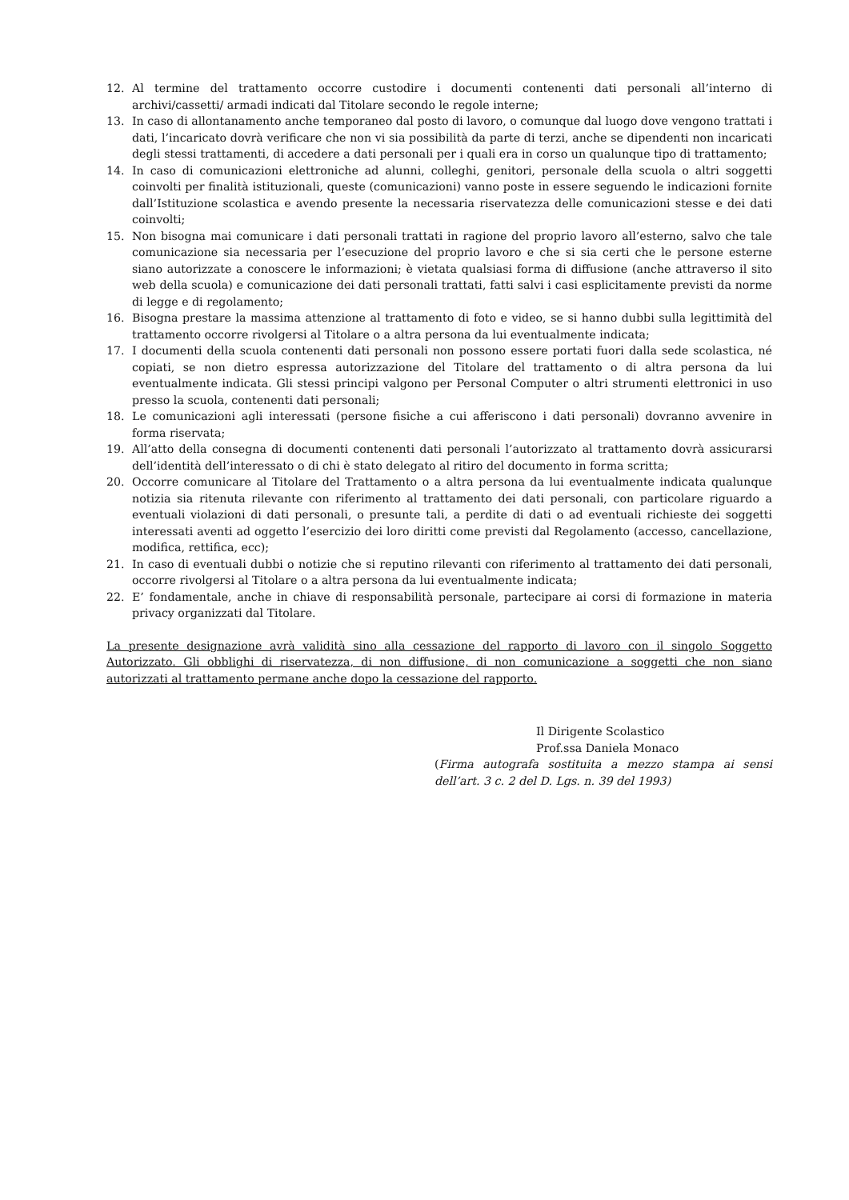12. Al termine del trattamento occorre custodire i documenti contenenti dati personali all’interno di archivi/cassetti/ armadi indicati dal Titolare secondo le regole interne;
13. In caso di allontanamento anche temporaneo dal posto di lavoro, o comunque dal luogo dove vengono trattati i dati, l’incaricato dovrà verificare che non vi sia possibilità da parte di terzi, anche se dipendenti non incaricati degli stessi trattamenti, di accedere a dati personali per i quali era in corso un qualunque tipo di trattamento;
14. In caso di comunicazioni elettroniche ad alunni, colleghi, genitori, personale della scuola o altri soggetti coinvolti per finalità istituzionali, queste (comunicazioni) vanno poste in essere seguendo le indicazioni fornite dall’Istituzione scolastica e avendo presente la necessaria riservatezza delle comunicazioni stesse e dei dati coinvolti;
15. Non bisogna mai comunicare i dati personali trattati in ragione del proprio lavoro all’esterno, salvo che tale comunicazione sia necessaria per l’esecuzione del proprio lavoro e che si sia certi che le persone esterne siano autorizzate a conoscere le informazioni; è vietata qualsiasi forma di diffusione (anche attraverso il sito web della scuola) e comunicazione dei dati personali trattati, fatti salvi i casi esplicitamente previsti da norme di legge e di regolamento;
16. Bisogna prestare la massima attenzione al trattamento di foto e video, se si hanno dubbi sulla legittimità del trattamento occorre rivolgersi al Titolare o a altra persona da lui eventualmente indicata;
17. I documenti della scuola contenenti dati personali non possono essere portati fuori dalla sede scolastica, né copiati, se non dietro espressa autorizzazione del Titolare del trattamento o di altra persona da lui eventualmente indicata. Gli stessi principi valgono per Personal Computer o altri strumenti elettronici in uso presso la scuola, contenenti dati personali;
18. Le comunicazioni agli interessati (persone fisiche a cui afferiscono i dati personali) dovranno avvenire in forma riservata;
19. All’atto della consegna di documenti contenenti dati personali l’autorizzato al trattamento dovrà assicurarsi dell’identità dell’interessato o di chi è stato delegato al ritiro del documento in forma scritta;
20. Occorre comunicare al Titolare del Trattamento o a altra persona da lui eventualmente indicata qualunque notizia sia ritenuta rilevante con riferimento al trattamento dei dati personali, con particolare riguardo a eventuali violazioni di dati personali, o presunte tali, a perdite di dati o ad eventuali richieste dei soggetti interessati aventi ad oggetto l’esercizio dei loro diritti come previsti dal Regolamento (accesso, cancellazione, modifica, rettifica, ecc);
21. In caso di eventuali dubbi o notizie che si reputino rilevanti con riferimento al trattamento dei dati personali, occorre rivolgersi al Titolare o a altra persona da lui eventualmente indicata;
22. E’ fondamentale, anche in chiave di responsabilità personale, partecipare ai corsi di formazione in materia privacy organizzati dal Titolare.
La presente designazione avrà validità sino alla cessazione del rapporto di lavoro con il singolo Soggetto Autorizzato. Gli obblighi di riservatezza, di non diffusione, di non comunicazione a soggetti che non siano autorizzati al trattamento permane anche dopo la cessazione del rapporto.
Il Dirigente Scolastico
Prof.ssa Daniela Monaco
(Firma autografa sostituita a mezzo stampa ai sensi dell’art. 3 c. 2 del D. Lgs. n. 39 del 1993)